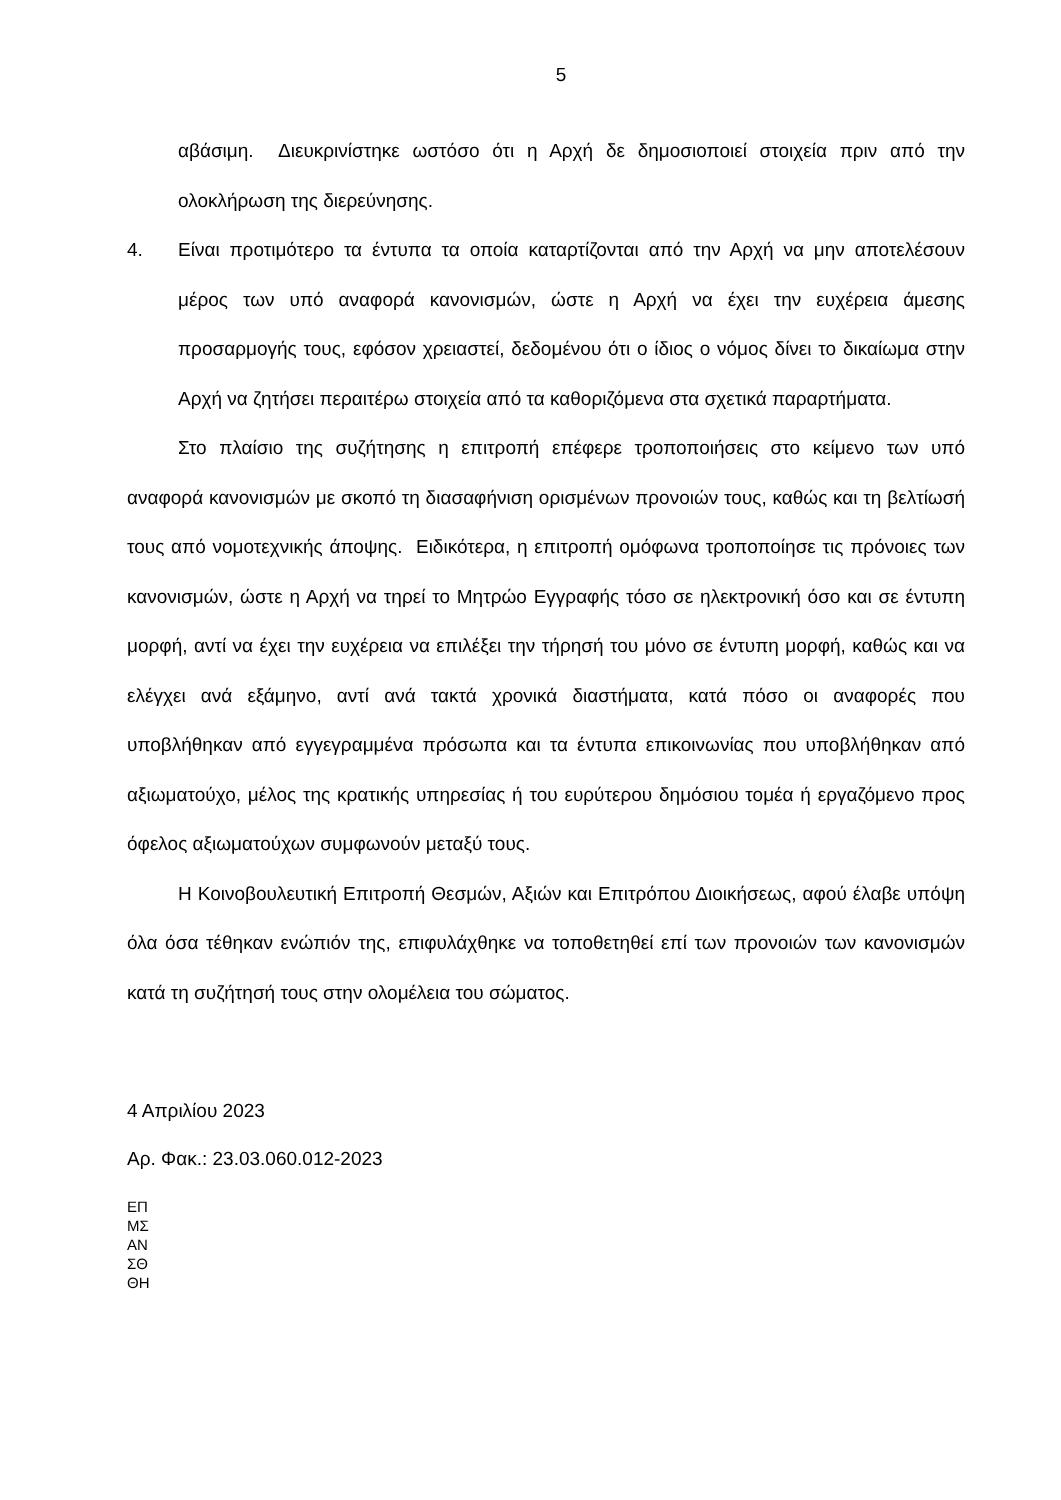5
αβάσιμη. Διευκρινίστηκε ωστόσο ότι η Αρχή δε δημοσιοποιεί στοιχεία πριν από την ολοκλήρωση της διερεύνησης.
4. Είναι προτιμότερο τα έντυπα τα οποία καταρτίζονται από την Αρχή να μην αποτελέσουν μέρος των υπό αναφορά κανονισμών, ώστε η Αρχή να έχει την ευχέρεια άμεσης προσαρμογής τους, εφόσον χρειαστεί, δεδομένου ότι ο ίδιος ο νόμος δίνει το δικαίωμα στην Αρχή να ζητήσει περαιτέρω στοιχεία από τα καθοριζόμενα στα σχετικά παραρτήματα.
Στο πλαίσιο της συζήτησης η επιτροπή επέφερε τροποποιήσεις στο κείμενο των υπό αναφορά κανονισμών με σκοπό τη διασαφήνιση ορισμένων προνοιών τους, καθώς και τη βελτίωσή τους από νομοτεχνικής άποψης. Ειδικότερα, η επιτροπή ομόφωνα τροποποίησε τις πρόνοιες των κανονισμών, ώστε η Αρχή να τηρεί το Μητρώο Εγγραφής τόσο σε ηλεκτρονική όσο και σε έντυπη μορφή, αντί να έχει την ευχέρεια να επιλέξει την τήρησή του μόνο σε έντυπη μορφή, καθώς και να ελέγχει ανά εξάμηνο, αντί ανά τακτά χρονικά διαστήματα, κατά πόσο οι αναφορές που υποβλήθηκαν από εγγεγραμμένα πρόσωπα και τα έντυπα επικοινωνίας που υποβλήθηκαν από αξιωματούχο, μέλος της κρατικής υπηρεσίας ή του ευρύτερου δημόσιου τομέα ή εργαζόμενο προς όφελος αξιωματούχων συμφωνούν μεταξύ τους.
Η Κοινοβουλευτική Επιτροπή Θεσμών, Αξιών και Επιτρόπου Διοικήσεως, αφού έλαβε υπόψη όλα όσα τέθηκαν ενώπιόν της, επιφυλάχθηκε να τοποθετηθεί επί των προνοιών των κανονισμών κατά τη συζήτησή τους στην ολομέλεια του σώματος.
4 Απριλίου 2023
Αρ. Φακ.: 23.03.060.012-2023
ΕΠ
ΜΣ
ΑΝ
ΣΘ
ΘΗ